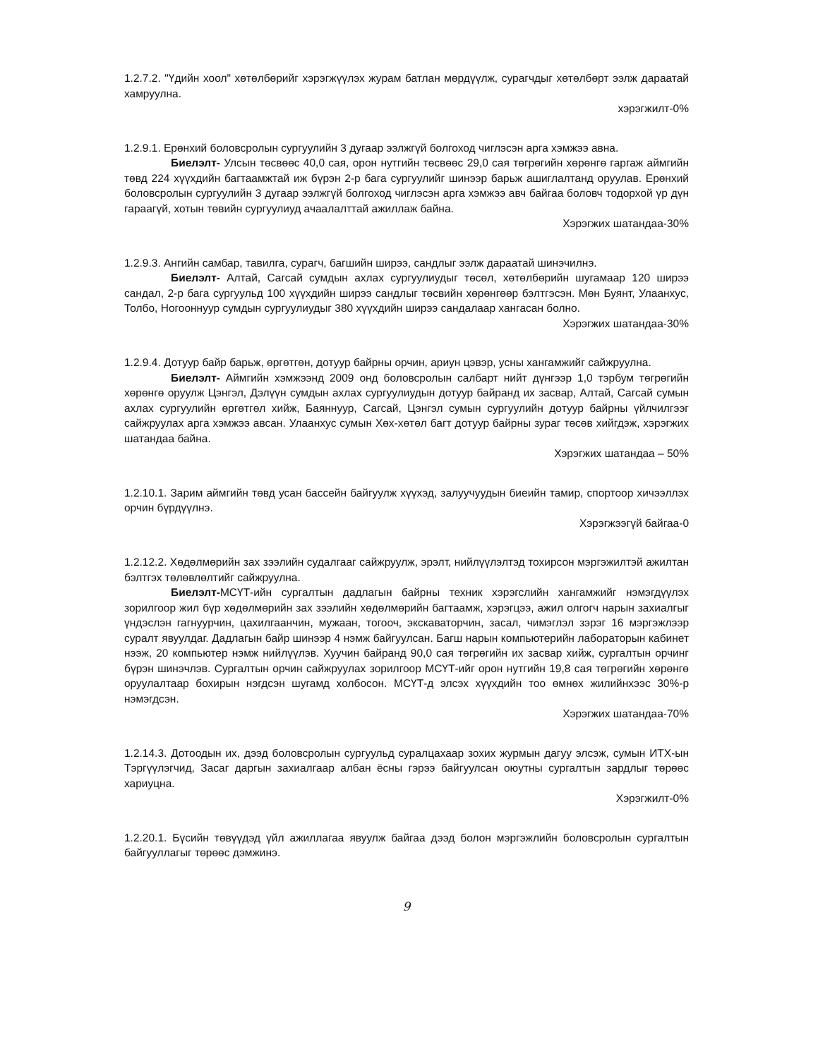1.2.7.2. "Үдийн хоол" хөтөлбөрийг хэрэгжүүлэх журам батлан мөрдүүлж, сурагчдыг хөтөлбөрт ээлж дараатай хамруулна.
хэрэгжилт-0%
1.2.9.1. Ерөнхий боловсролын сургуулийн 3 дугаар ээлжгүй болгоход чиглэсэн арга хэмжээ авна.
Биелэлт- Улсын төсвөөс 40,0 сая, орон нутгийн төсвөөс 29,0 сая төгрөгийн хөрөнгө гаргаж аймгийн төвд 224 хүүхдийн багтаамжтай иж бүрэн 2-р бага сургуулийг шинээр барьж ашиглалтанд оруулав. Ерөнхий боловсролын сургуулийн 3 дугаар ээлжгүй болгоход чиглэсэн арга хэмжээ авч байгаа боловч тодорхой үр дүн гараагүй, хотын төвийн сургуулиуд ачаалалттай ажиллаж байна.
Хэрэгжих шатандаа-30%
1.2.9.3. Ангийн самбар, тавилга, сурагч, багшийн ширээ, сандлыг ээлж дараатай шинэчилнэ.
Биелэлт- Алтай, Сагсай сумдын ахлах сургуулиудыг төсөл, хөтөлбөрийн шугамаар 120 ширээ сандал, 2-р бага сургуульд 100 хүүхдийн ширээ сандлыг төсвийн хөрөнгөөр бэлтгэсэн. Мөн Буянт, Улаанхус, Толбо, Ногооннуур сумдын сургуулиудыг 380 хүүхдийн ширээ сандалаар хангасан болно.
Хэрэгжих шатандаа-30%
1.2.9.4. Дотуур байр барьж, өргөтгөн, дотуур байрны орчин, ариун цэвэр, усны хангамжийг сайжруулна.
Биелэлт- Аймгийн хэмжээнд 2009 онд боловсролын салбарт нийт дүнгээр 1,0 тэрбум төгрөгийн хөрөнгө оруулж Цэнгэл, Дэлүүн сумдын ахлах сургуулиудын дотуур байранд их засвар, Алтай, Сагсай сумын ахлах сургуулийн өргөтгөл хийж, Баяннуур, Сагсай, Цэнгэл сумын сургуулийн дотуур байрны үйлчилгээг сайжруулах арга хэмжээ авсан. Улаанхус сумын Хөх-хөтөл багт дотуур байрны зураг төсөв хийгдэж, хэрэгжих шатандаа байна.
Хэрэгжих шатандаа – 50%
1.2.10.1. Зарим аймгийн төвд усан бассейн байгуулж хүүхэд, залуучуудын биеийн тамир, спортоор хичээллэх орчин бүрдүүлнэ.
Хэрэгжээгүй байгаа-0
1.2.12.2. Хөдөлмөрийн зах зээлийн судалгааг сайжруулж, эрэлт, нийлүүлэлтэд тохирсон мэргэжилтэй ажилтан бэлтгэх төлөвлөлтийг сайжруулна.
Биелэлт-МСҮТ-ийн сургалтын дадлагын байрны техник хэрэгслийн хангамжийг нэмэгдүүлэх зорилгоор жил бүр хөдөлмөрийн зах зээлийн хөдөлмөрийн багтаамж, хэрэгцээ, ажил олгогч нарын захиалгыг үндэслэн гагнуурчин, цахилгаанчин, мужаан, тогооч, экскаваторчин, засал, чимэглэл зэрэг 16 мэргэжлээр суралт явуулдаг. Дадлагын байр шинээр 4 нэмж байгуулсан. Багш нарын компьютерийн лабораторын кабинет нээж, 20 компьютер нэмж нийлүүлэв. Хуучин байранд 90,0 сая төгрөгийн их засвар хийж, сургалтын орчинг бүрэн шинэчлэв. Сургалтын орчин сайжруулах зорилгоор МСҮТ-ийг орон нутгийн 19,8 сая төгрөгийн хөрөнгө оруулалтаар бохирын нэгдсэн шугамд холбосон. МСҮТ-д элсэх хүүхдийн тоо өмнөх жилийнхээс 30%-р нэмэгдсэн.
Хэрэгжих шатандаа-70%
1.2.14.3. Дотоодын их, дээд боловсролын сургуульд суралцахаар зохих журмын дагуу элсэж, сумын ИТХ-ын Тэргүүлэгчид, Засаг даргын захиалгаар албан ёсны гэрээ байгуулсан оюутны сургалтын зардлыг төрөөс хариуцна.
Хэрэгжилт-0%
1.2.20.1. Бүсийн төвүүдэд үйл ажиллагаа явуулж байгаа дээд болон мэргэжлийн боловсролын сургалтын байгууллагыг төрөөс дэмжинэ.
9